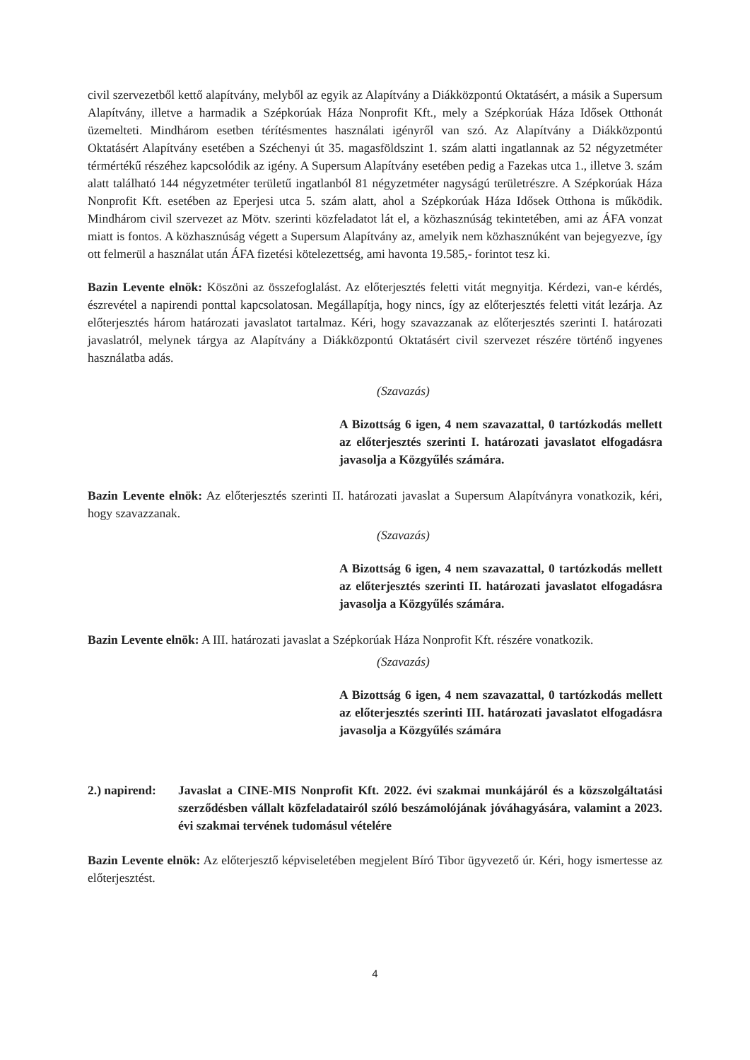civil szervezetből kettő alapítvány, melyből az egyik az Alapítvány a Diákközpontú Oktatásért, a másik a Supersum Alapítvány, illetve a harmadik a Szépkorúak Háza Nonprofit Kft., mely a Szépkorúak Háza Idősek Otthonát üzemelteti. Mindhárom esetben térítésmentes használati igényről van szó. Az Alapítvány a Diákközpontú Oktatásért Alapítvány esetében a Széchenyi út 35. magasföldszint 1. szám alatti ingatlannak az 52 négyzetméter térmértékű részéhez kapcsolódik az igény. A Supersum Alapítvány esetében pedig a Fazekas utca 1., illetve 3. szám alatt található 144 négyzetméter területű ingatlanból 81 négyzetméter nagyságú területrészre. A Szépkorúak Háza Nonprofit Kft. esetében az Eperjesi utca 5. szám alatt, ahol a Szépkorúak Háza Idősek Otthona is működik. Mindhárom civil szervezet az Mötv. szerinti közfeladatot lát el, a közhasznúság tekintetében, ami az ÁFA vonzat miatt is fontos. A közhasznúság végett a Supersum Alapítvány az, amelyik nem közhasznúként van bejegyezve, így ott felmerül a használat után ÁFA fizetési kötelezettség, ami havonta 19.585,- forintot tesz ki.
Bazin Levente elnök: Köszöni az összefoglalást. Az előterjesztés feletti vitát megnyitja. Kérdezi, van-e kérdés, észrevétel a napirendi ponttal kapcsolatosan. Megállapítja, hogy nincs, így az előterjesztés feletti vitát lezárja. Az előterjesztés három határozati javaslatot tartalmaz. Kéri, hogy szavazzanak az előterjesztés szerinti I. határozati javaslatról, melynek tárgya az Alapítvány a Diákközpontú Oktatásért civil szervezet részére történő ingyenes használatba adás.
(Szavazás)
A Bizottság 6 igen, 4 nem szavazattal, 0 tartózkodás mellett az előterjesztés szerinti I. határozati javaslatot elfogadásra javasolja a Közgyűlés számára.
Bazin Levente elnök: Az előterjesztés szerinti II. határozati javaslat a Supersum Alapítványra vonatkozik, kéri, hogy szavazzanak.
(Szavazás)
A Bizottság 6 igen, 4 nem szavazattal, 0 tartózkodás mellett az előterjesztés szerinti II. határozati javaslatot elfogadásra javasolja a Közgyűlés számára.
Bazin Levente elnök: A III. határozati javaslat a Szépkorúak Háza Nonprofit Kft. részére vonatkozik.
(Szavazás)
A Bizottság 6 igen, 4 nem szavazattal, 0 tartózkodás mellett az előterjesztés szerinti III. határozati javaslatot elfogadásra javasolja a Közgyűlés számára
2.) napirend:
Javaslat a CINE-MIS Nonprofit Kft. 2022. évi szakmai munkájáról és a közszolgáltatási szerződésben vállalt közfeladatairól szóló beszámolójának jóváhagyására, valamint a 2023. évi szakmai tervének tudomásul vételére
Bazin Levente elnök: Az előterjesztő képviseletében megjelent Bíró Tibor ügyvezető úr. Kéri, hogy ismertesse az előterjesztést.
4